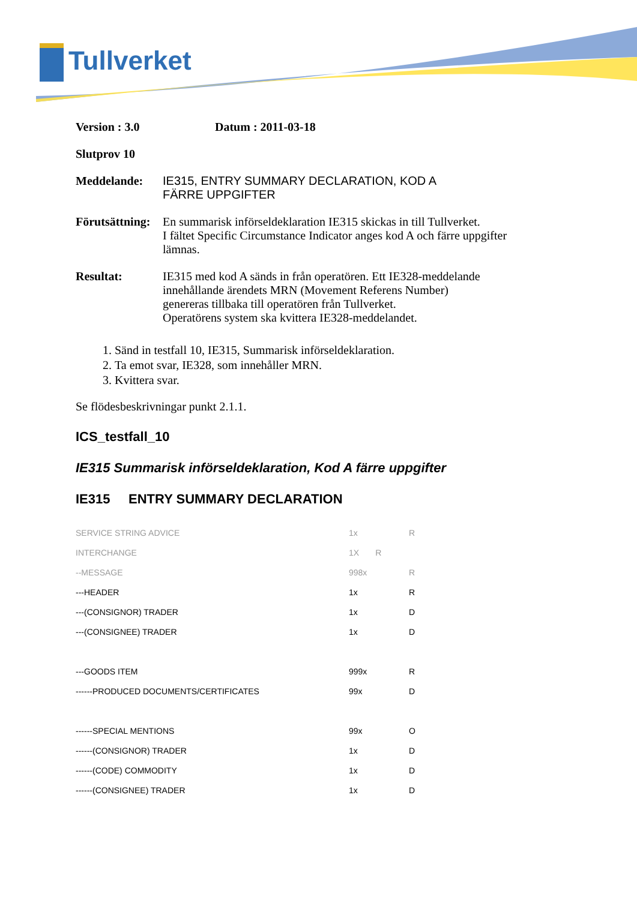Tullverket
Version : 3.0 Datum : 2011-03-18
Slutprov 10
Meddelande: IE315, ENTRY SUMMARY DECLARATION, KOD A
FÄRRE UPPGIFTER
Förutsättning:
En summarisk införseldeklaration IE315 skickas in till Tullverket.
I fältet Specific Circumstance Indicator anges kod A och färre uppgifter
lämnas.
Resultat: IE315 med kod A sänds in från operatören. Ett IE328-meddelande
innehållande ärendets MRN (Movement Referens Number)
genereras tillbaka till operatören från Tullverket.
Operatörens system ska kvittera IE328-meddelandet.
1. Sänd in testfall 10, IE315, Summarisk införseldeklaration.
2. Ta emot svar, IE328, som innehåller MRN.
3. Kvittera svar.
Se flödesbeskrivningar punkt 2.1.1.
ICS_testfall_10
IE315 Summarisk införseldeklaration, Kod A färre uppgifter
IE315 ENTRY SUMMARY DECLARATION
| SERVICE STRING ADVICE | 1x | R |
| INTERCHANGE | 1X R | |
| --MESSAGE | 998x | R |
| ---HEADER | 1x | R |
| ---(CONSIGNOR) TRADER | 1x | D |
| ---(CONSIGNEE) TRADER | 1x | D |
| ---GOODS ITEM | 999x | R |
| ------PRODUCED DOCUMENTS/CERTIFICATES | 99x | D |
| ------SPECIAL MENTIONS | 99x | O |
| ------(CONSIGNOR) TRADER | 1x | D |
| ------(CODE) COMMODITY | 1x | D |
| ------(CONSIGNEE) TRADER | 1x | D |